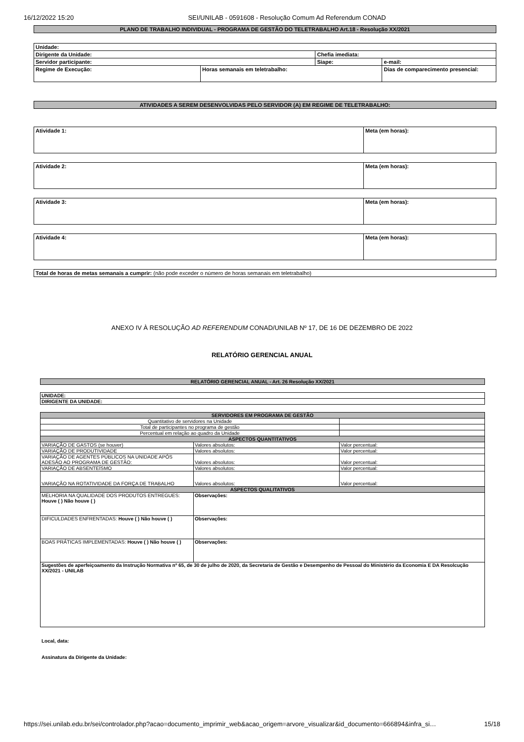16/12/2022 15:20 SEI/UNILAB - 0591608 - Resolução Comum Ad Referendum CONAD
| PLANO DE TRABALHO INDIVIDUAL - PROGRAMA DE GESTÃO DO TELETRABALHO Art.18 - Resolução XX/2021 |
| Unidade: | | | |
| Dirigente da Unidade: | | Chefia imediata: | |
| Servidor participante: | | Siape: | e-mail: |
| Regime de Execução: | Horas semanais em teletrabalho: | | Dias de comparecimento presencial: |
| ATIVIDADES A SEREM DESENVOLVIDAS PELO SERVIDOR (A) EM REGIME DE TELETRABALHO: |
| Atividade 1: | Meta (em horas): |
| Atividade 2: | Meta (em horas): |
| Atividade 3: | Meta (em horas): |
| Atividade 4: | Meta (em horas): |
| Total de horas de metas semanais a cumprir: (não pode exceder o número de horas semanais em teletrabalho) |
ANEXO IV À RESOLUÇÃO AD REFERENDUM CONAD/UNILAB Nº 17, DE 16 DE DEZEMBRO DE 2022
RELATÓRIO GERENCIAL ANUAL
| RELATÓRIO GERENCIAL ANUAL - Art. 26 Resolução XX/2021 |
| UNIDADE: |
| DIRIGENTE DA UNIDADE: |
| SERVIDORES EM PROGRAMA DE GESTÃO | | |
| Quantitativo de servidores na Unidade | | |
| Total de participantes no programa de gestão | | |
| Percentual em relação ao quadro da Unidade | | |
| ASPECTOS QUANTITATIVOS | | |
| VARIAÇÃO DE GASTOS (se houver) | Valores absolutos: | Valor percentual: |
| VARIAÇÃO DE PRODUTIVIDADE | Valores absolutos: | Valor percentual: |
| VARIAÇÃO DE AGENTES PÚBLICOS NA UNIDADE APÓS ADESÃO AO PROGRAMA DE GESTÃO: | Valores absolutos: | Valor percentual: |
| VARIAÇÃO DE ABSENTEÍSMO | Valores absolutos: | Valor percentual: |
| VARIAÇÃO NA ROTATIVIDADE DA FORÇA DE TRABALHO | Valores absolutos: | Valor percentual: |
| ASPECTOS QUALITATIVOS | | |
| MELHORIA NA QUALIDADE DOS PRODUTOS ENTREGUES: Houve ( ) Não houve ( ) | Observações: | |
| DIFICULDADES ENFRENTADAS: Houve ( ) Não houve ( ) | Observações: | |
| BOAS PRÁTICAS IMPLEMENTADAS: Houve ( ) Não houve ( ) | Observações: | |
| Sugestões de aperfeiçoamento da Instrução Normativa nº 65, de 30 de julho de 2020, da Secretaria de Gestão e Desempenho de Pessoal do Ministério da Economia E DA Resolcução XX/2021 - UNILAB | | |
Local, data:
Assinatura da Dirigente da Unidade:
https://sei.unilab.edu.br/sei/controlador.php?acao=documento_imprimir_web&acao_origem=arvore_visualizar&id_documento=666894&infra_si… 15/18